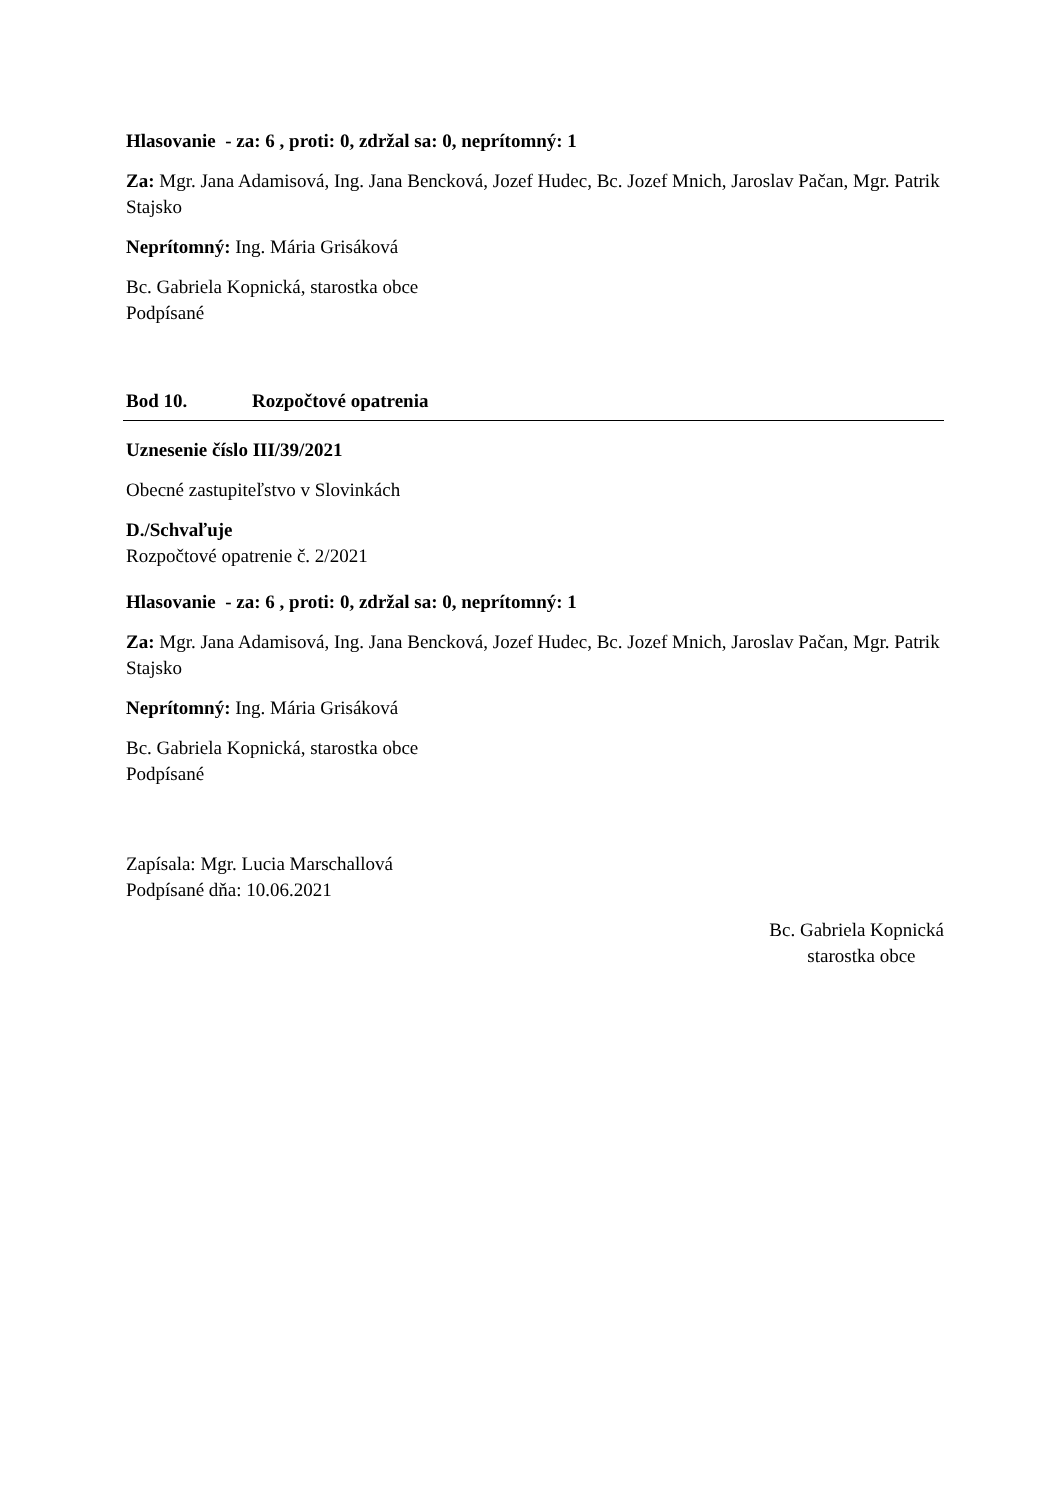Hlasovanie - za: 6 , proti: 0, zdržal sa: 0, neprítomný: 1
Za: Mgr. Jana Adamisová, Ing. Jana Bencková, Jozef Hudec, Bc. Jozef Mnich, Jaroslav Pačan, Mgr. Patrik Stajsko
Neprítomný: Ing. Mária Grisáková
Bc. Gabriela Kopnická, starostka obce
Podpísané
Bod 10. Rozpočtové opatrenia
Uznesenie číslo III/39/2021
Obecné zastupiteľstvo v Slovinkách
D./Schvaľuje
Rozpočtové opatrenie č. 2/2021
Hlasovanie - za: 6 , proti: 0, zdržal sa: 0, neprítomný: 1
Za: Mgr. Jana Adamisová, Ing. Jana Bencková, Jozef Hudec, Bc. Jozef Mnich, Jaroslav Pačan, Mgr. Patrik Stajsko
Neprítomný: Ing. Mária Grisáková
Bc. Gabriela Kopnická, starostka obce
Podpísané
Zapísala: Mgr. Lucia Marschallová
Podpísané dňa: 10.06.2021
Bc. Gabriela Kopnická
starostka obce